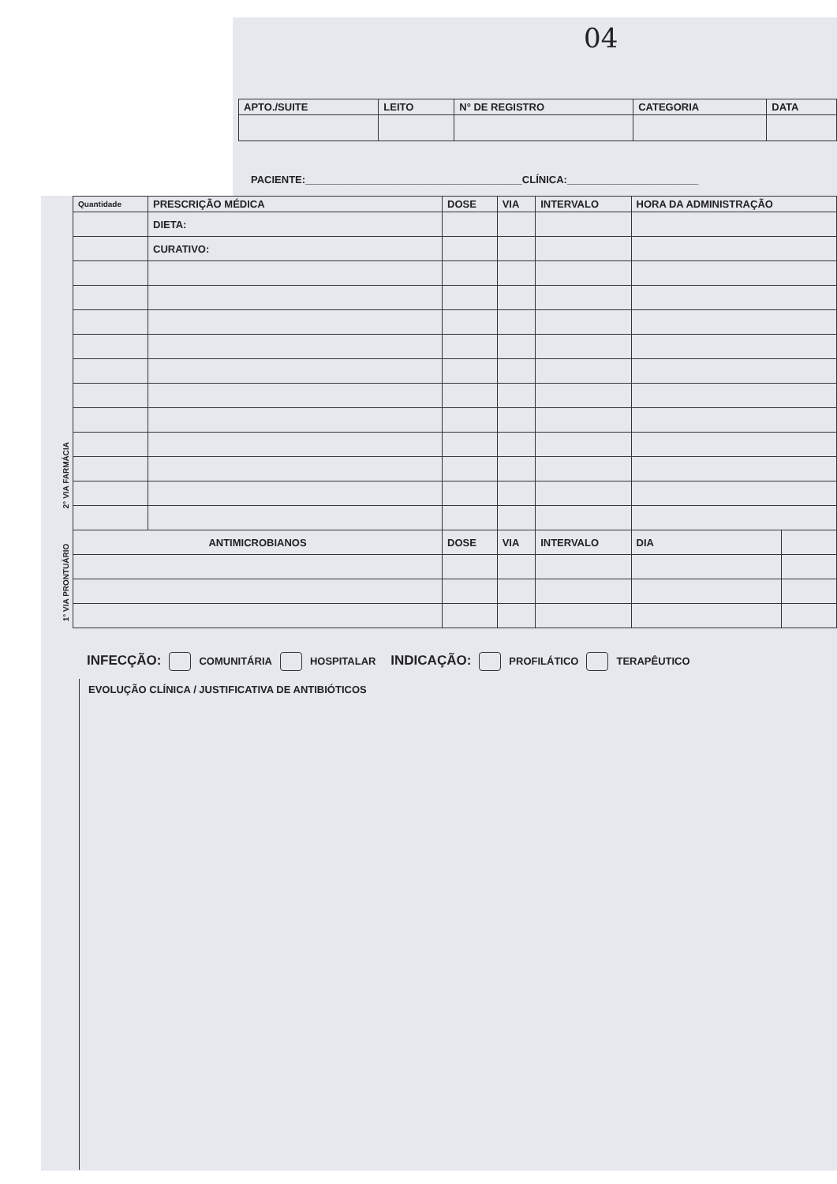04
| APTO./SUITE | LEITO | N° DE REGISTRO | CATEGORIA | DATA |
| --- | --- | --- | --- | --- |
PACIENTE:______________________________________CLÍNICA:_______________________
1° VIA PRONTUÁRIO 2° VIA FARMÁCIA
| Quantidade | PRESCRIÇÃO MÉDICA | DOSE | VIA | INTERVALO | HORA DA ADMINISTRAÇÃO | |
| --- | --- | --- | --- | --- | --- | --- |
| | DIETA: | | | | | |
| | CURATIVO: | | | | | |
| ANTIMICROBIANOS | | DOSE | VIA | INTERVALO | DIA | |
INFECÇÃO: COMUNITÁRIA HOSPITALAR INDICAÇÃO: PROFILÁTICO TERAPÊUTICO
EVOLUÇÃO CLÍNICA / JUSTIFICATIVA DE ANTIBIÓTICOS